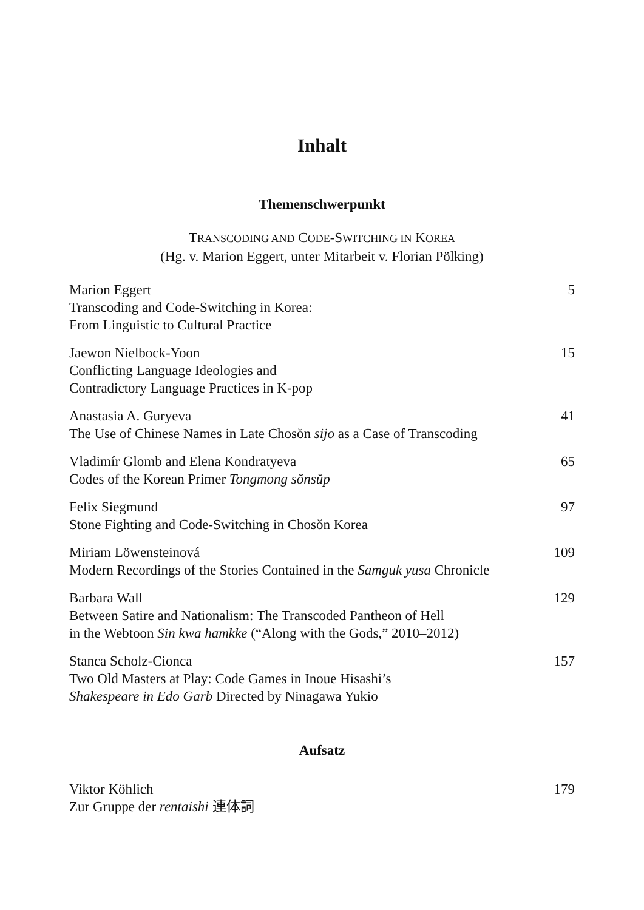Inhalt
Themenschwerpunkt
TRANSCODING AND CODE-SWITCHING IN KOREA
(Hg. v. Marion Eggert, unter Mitarbeit v. Florian Pölking)
Marion Eggert
Transcoding and Code-Switching in Korea:
From Linguistic to Cultural Practice
5
Jaewon Nielbock-Yoon
Conflicting Language Ideologies and
Contradictory Language Practices in K-pop
15
Anastasia A. Guryeva
The Use of Chinese Names in Late Chosŏn sijo as a Case of Transcoding
41
Vladimír Glomb and Elena Kondratyeva
Codes of the Korean Primer Tongmong sŏnsŭp
65
Felix Siegmund
Stone Fighting and Code-Switching in Chosŏn Korea
97
Miriam Löwensteinová
Modern Recordings of the Stories Contained in the Samguk yusa Chronicle
109
Barbara Wall
Between Satire and Nationalism: The Transcoded Pantheon of Hell
in the Webtoon Sin kwa hamkke (“Along with the Gods,” 2010–2012)
129
Stanca Scholz-Cionca
Two Old Masters at Play: Code Games in Inoue Hisashi’s
Shakespeare in Edo Garb Directed by Ninagawa Yukio
157
Aufsatz
Viktor Köhlich
Zur Gruppe der rentaishi 連体詞
179